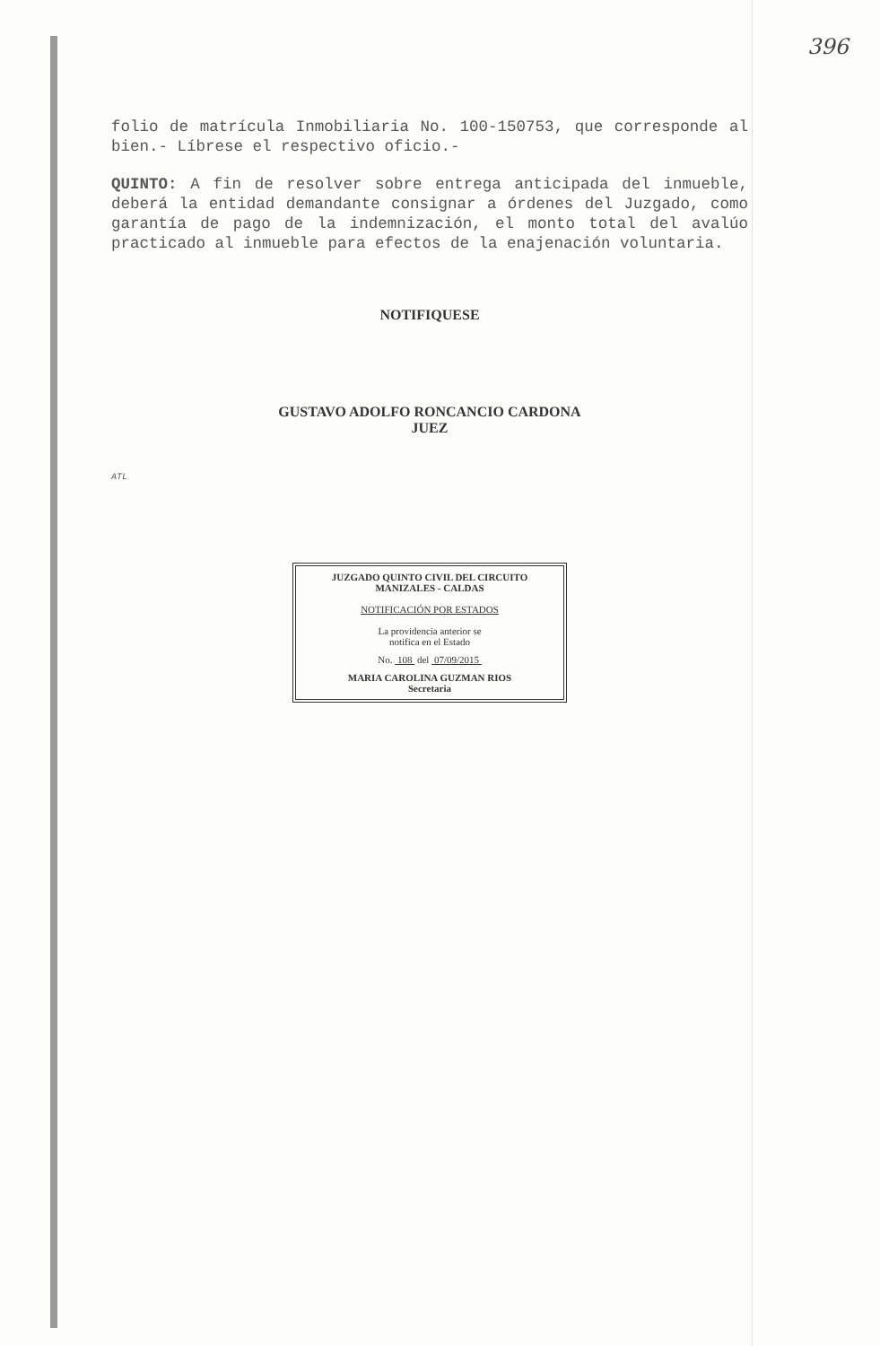396
folio de matrícula Inmobiliaria No. 100-150753, que corresponde al bien.- Líbrese el respectivo oficio.-
QUINTO: A fin de resolver sobre entrega anticipada del inmueble, deberá la entidad demandante consignar a órdenes del Juzgado, como garantía de pago de la indemnización, el monto total del avalúo practicado al inmueble para efectos de la enajenación voluntaria.
NOTIFIQUESE
GUSTAVO ADOLFO RONCANCIO CARDONA
JUEZ
ATL
JUZGADO QUINTO CIVIL DEL CIRCUITO
MANIZALES - CALDAS
NOTIFICACIÓN POR ESTADOS
La providencia anterior se
notifica en el Estado
No. 108 del 07/09/2015
MARIA CAROLINA GUZMAN RIOS
Secretaria